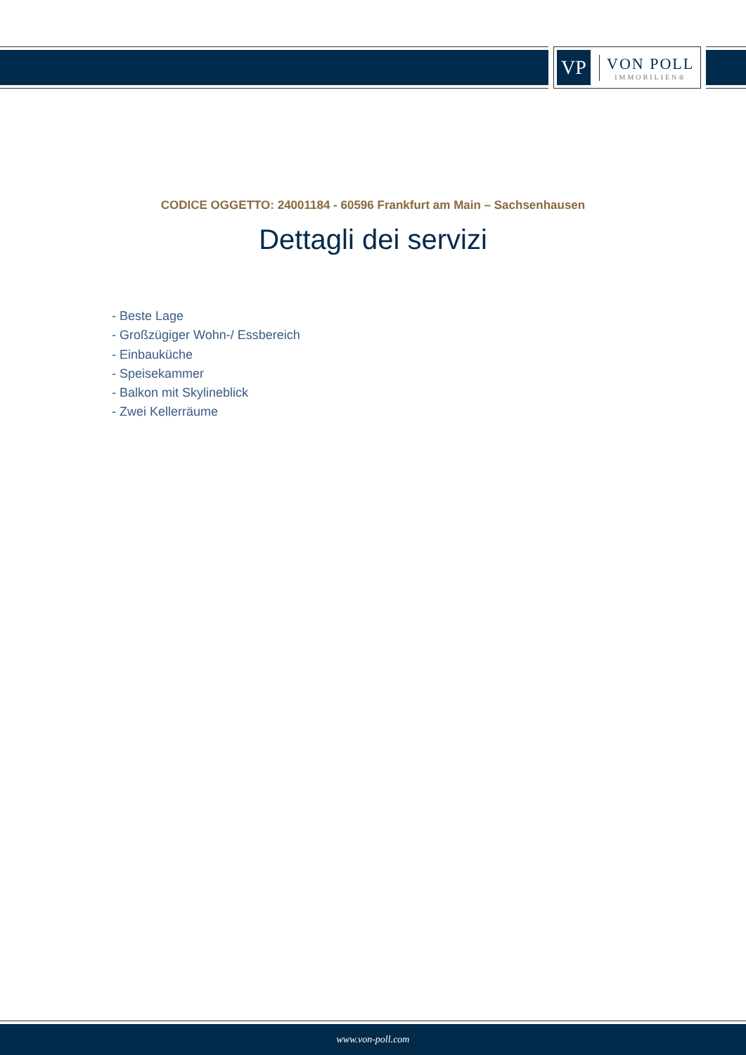VP
VON POLL
IMMOBILIEN®
CODICE OGGETTO: 24001184 - 60596 Frankfurt am Main – Sachsenhausen
Dettagli dei servizi
- Beste Lage
- Großzügiger Wohn-/ Essbereich
- Einbauküche
- Speisekammer
- Balkon mit Skylineblick
- Zwei Kellerräume
www.von-poll.com